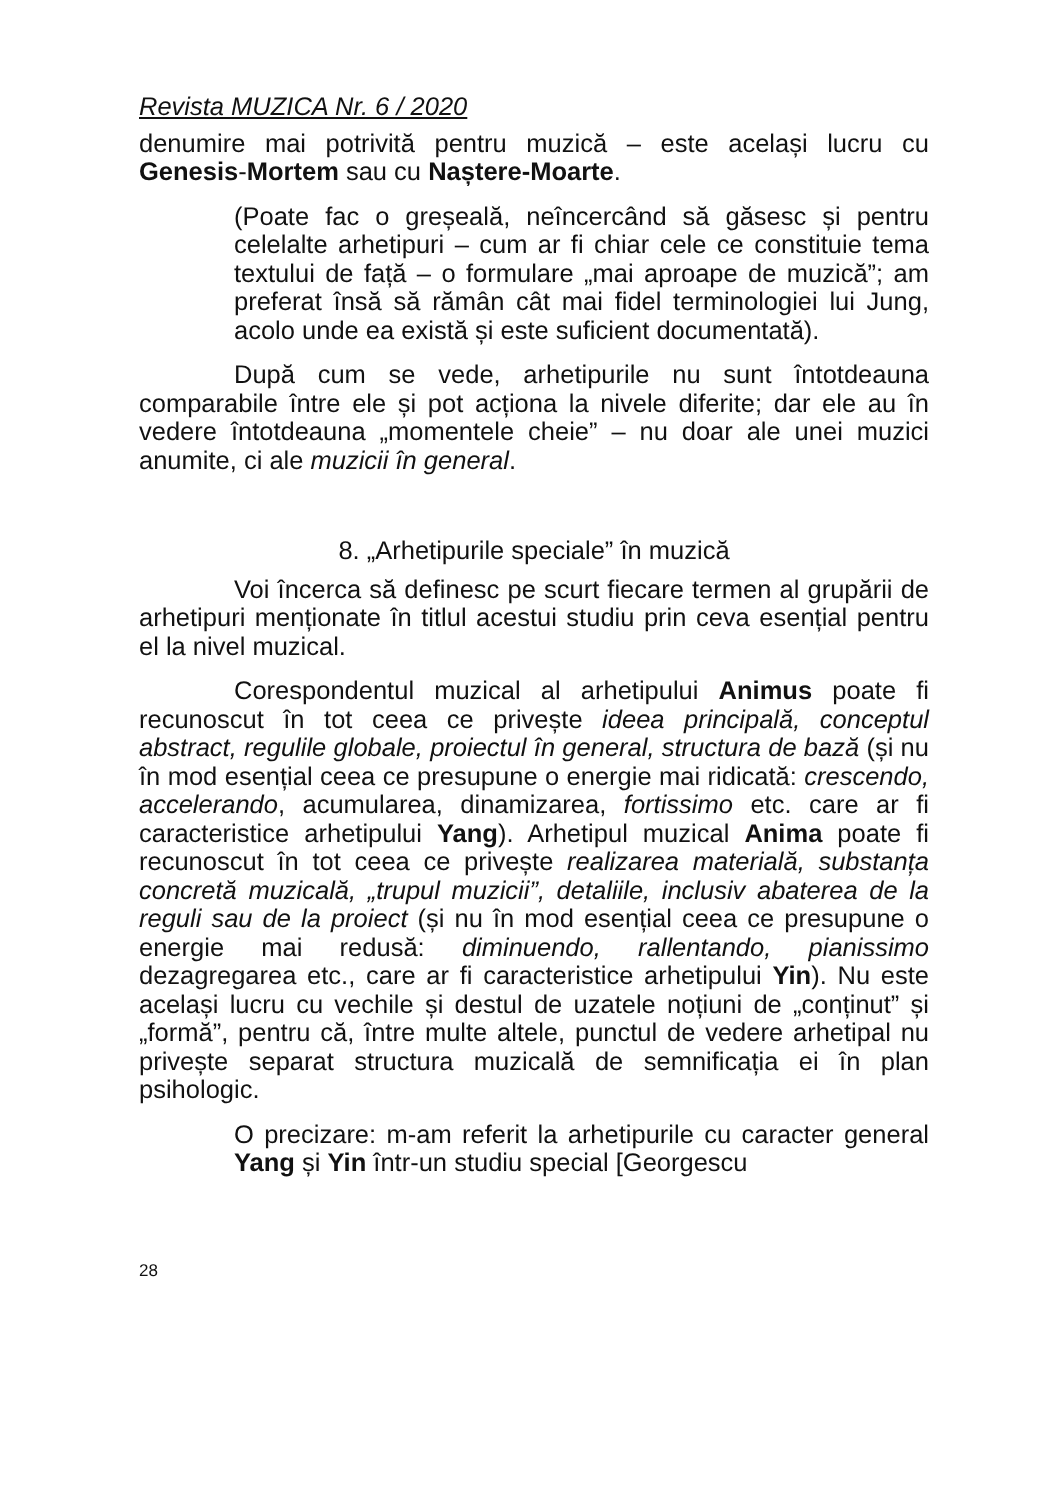Revista MUZICA Nr. 6 / 2020
denumire mai potrivită pentru muzică – este același lucru cu Genesis-Mortem sau cu Naștere-Moarte.
(Poate fac o greșeală, neîncercând să găsesc și pentru celelalte arhetipuri – cum ar fi chiar cele ce constituie tema textului de față – o formulare „mai aproape de muzică”; am preferat însă să rămân cât mai fidel terminologiei lui Jung, acolo unde ea există și este suficient documentată).
După cum se vede, arhetipurile nu sunt întotdeauna comparabile între ele și pot acționa la nivele diferite; dar ele au în vedere întotdeauna „momentele cheie” – nu doar ale unei muzici anumite, ci ale muzicii în general.
8. „Arhetipurile speciale” în muzică
Voi încerca să definesc pe scurt fiecare termen al grupării de arhetipuri menționate în titlul acestui studiu prin ceva esențial pentru el la nivel muzical.
Corespondentul muzical al arhetipului Animus poate fi recunoscut în tot ceea ce privește ideea principală, conceptul abstract, regulile globale, proiectul în general, structura de bază (și nu în mod esențial ceea ce presupune o energie mai ridicată: crescendo, accelerando, acumularea, dinamizarea, fortissimo etc. care ar fi caracteristice arhetipului Yang). Arhetipul muzical Anima poate fi recunoscut în tot ceea ce privește realizarea materială, substanța concretă muzicală, „trupul muzicii”, detaliile, inclusiv abaterea de la reguli sau de la proiect (și nu în mod esențial ceea ce presupune o energie mai redusă: diminuendo, rallentando, pianissimo dezagregarea etc., care ar fi caracteristice arhetipului Yin). Nu este același lucru cu vechile și destul de uzatele noțiuni de „conținut” și „formă”, pentru că, între multe altele, punctul de vedere arhetipal nu privește separat structura muzicală de semnificația ei în plan psihologic.
O precizare: m-am referit la arhetipurile cu caracter general Yang și Yin într-un studiu special [Georgescu
28